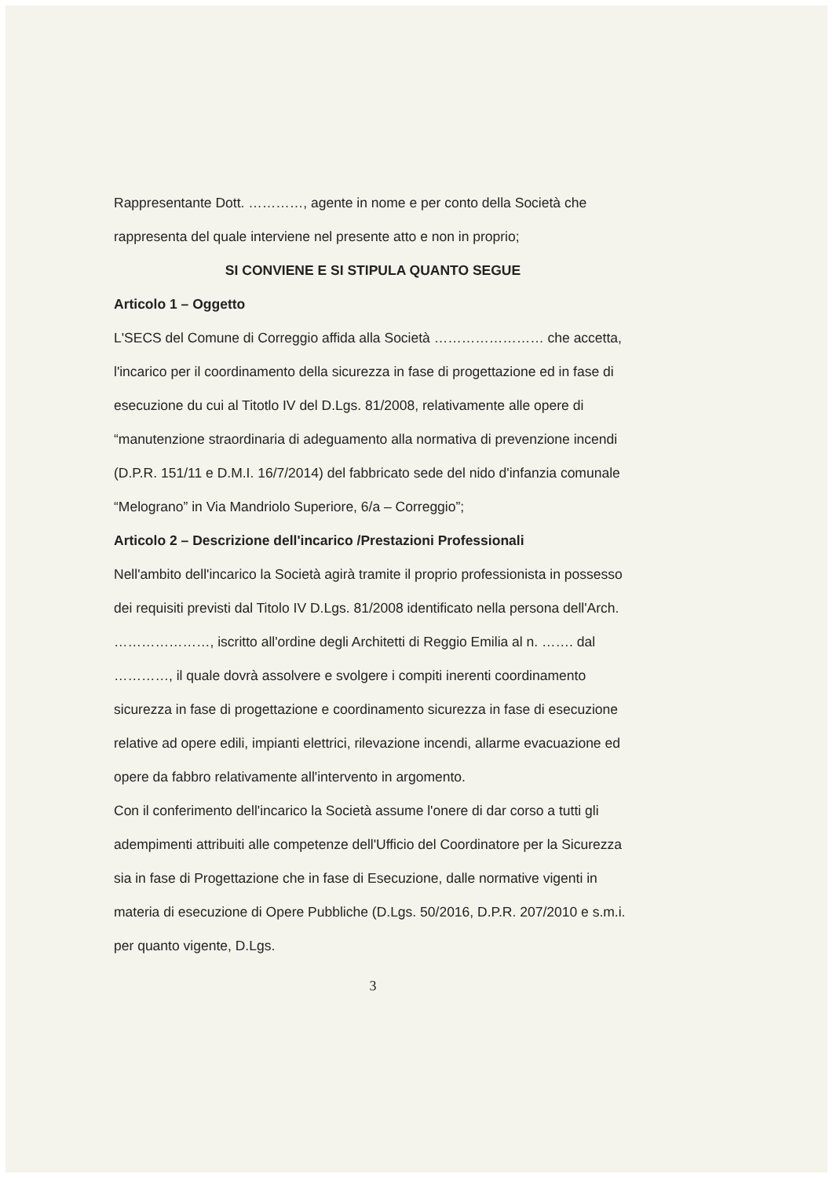Rappresentante Dott. …………, agente in nome e per conto della Società che rappresenta del quale interviene nel presente atto e non in proprio;
SI CONVIENE E SI STIPULA QUANTO SEGUE
Articolo 1 – Oggetto
L'SECS del Comune di Correggio affida alla Società …………………… che accetta, l'incarico per il coordinamento della sicurezza in fase di progettazione ed in fase di esecuzione du cui al Titotlo IV del D.Lgs. 81/2008, relativamente alle opere di “manutenzione straordinaria di adeguamento alla normativa di prevenzione incendi (D.P.R. 151/11 e D.M.I. 16/7/2014) del fabbricato sede del nido d'infanzia comunale “Melograno” in Via Mandriolo Superiore, 6/a – Correggio”;
Articolo 2 – Descrizione dell'incarico /Prestazioni Professionali
Nell'ambito dell'incarico la Società agirà tramite il proprio professionista in possesso dei requisiti previsti dal Titolo IV D.Lgs. 81/2008 identificato nella persona dell'Arch. …………………, iscritto all'ordine degli Architetti di Reggio Emilia al n. ……. dal …………, il quale dovrà assolvere e svolgere i compiti inerenti coordinamento sicurezza in fase di progettazione e coordinamento sicurezza in fase di esecuzione relative ad opere edili, impianti elettrici, rilevazione incendi, allarme evacuazione ed opere da fabbro relativamente all'intervento in argomento.
Con il conferimento dell'incarico la Società assume l'onere di dar corso a tutti gli adempimenti attribuiti alle competenze dell'Ufficio del Coordinatore per la Sicurezza sia in fase di Progettazione che in fase di Esecuzione, dalle normative vigenti in materia di esecuzione di Opere Pubbliche (D.Lgs. 50/2016, D.P.R. 207/2010 e s.m.i. per quanto vigente, D.Lgs.
3